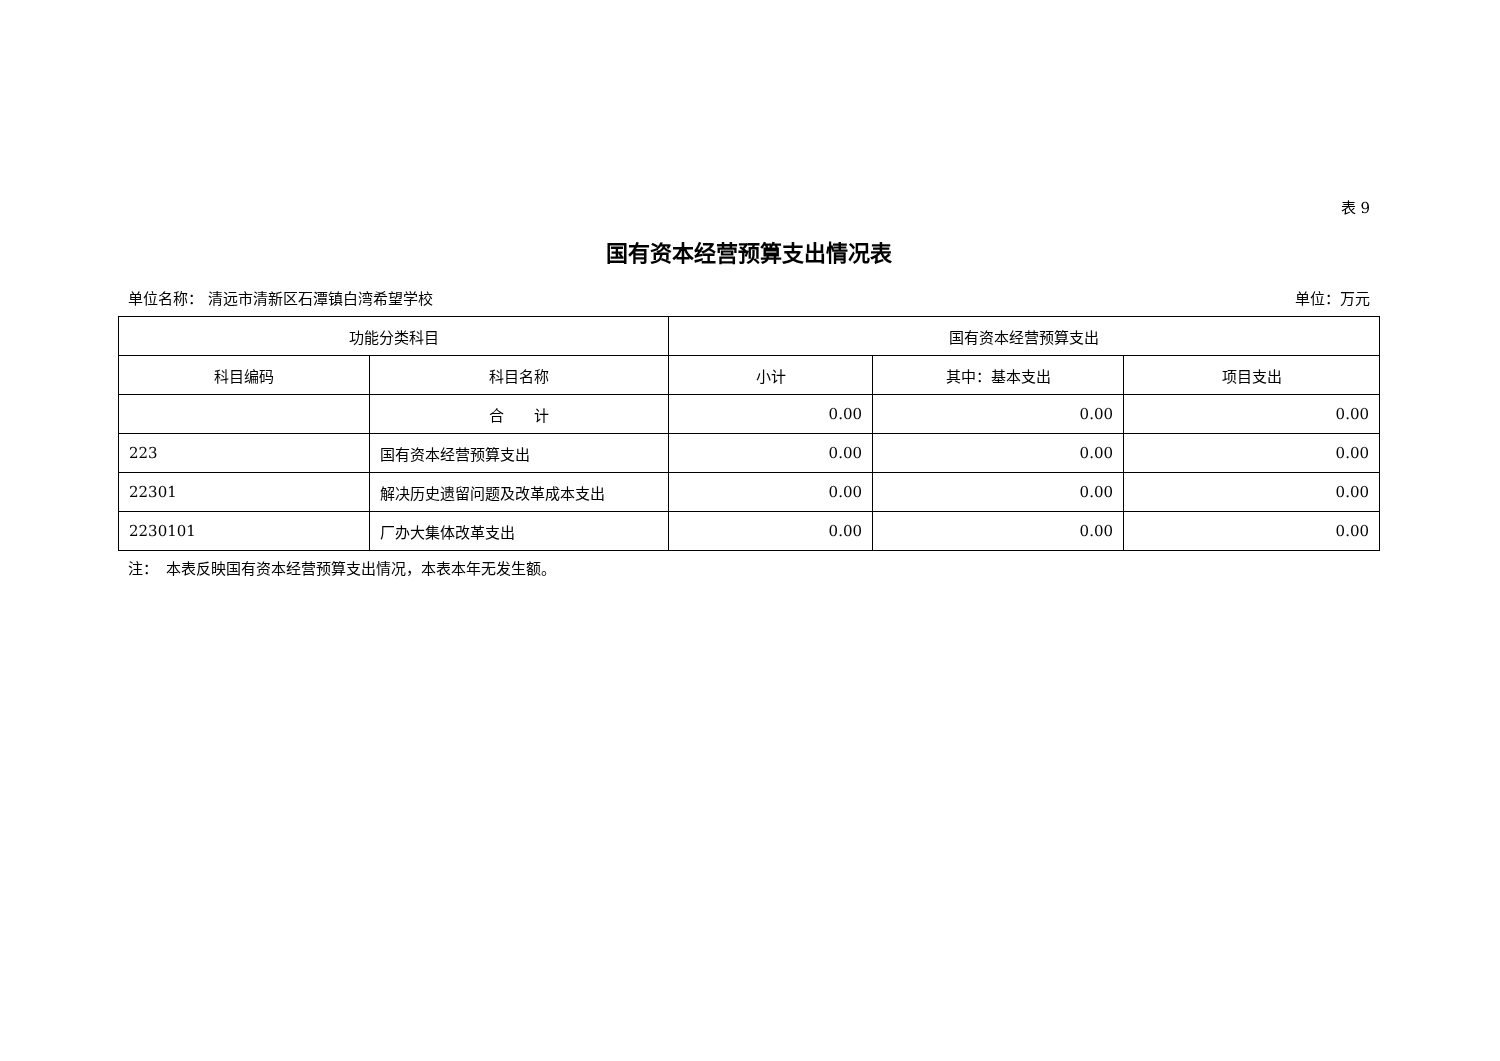表 9
国有资本经营预算支出情况表
单位名称： 清远市清新区石潭镇白湾希望学校 单位：万元
| 功能分类科目 | | 国有资本经营预算支出 | | |
| --- | --- | --- | --- | --- |
| 科目编码 | 科目名称 | 小计 | 其中：基本支出 | 项目支出 |
| | 合 计 | 0.00 | 0.00 | 0.00 |
| 223 | 国有资本经营预算支出 | 0.00 | 0.00 | 0.00 |
| 22301 | 解决历史遗留问题及改革成本支出 | 0.00 | 0.00 | 0.00 |
| 2230101 | 厂办大集体改革支出 | 0.00 | 0.00 | 0.00 |
注：　本表反映国有资本经营预算支出情况，本表本年无发生额。